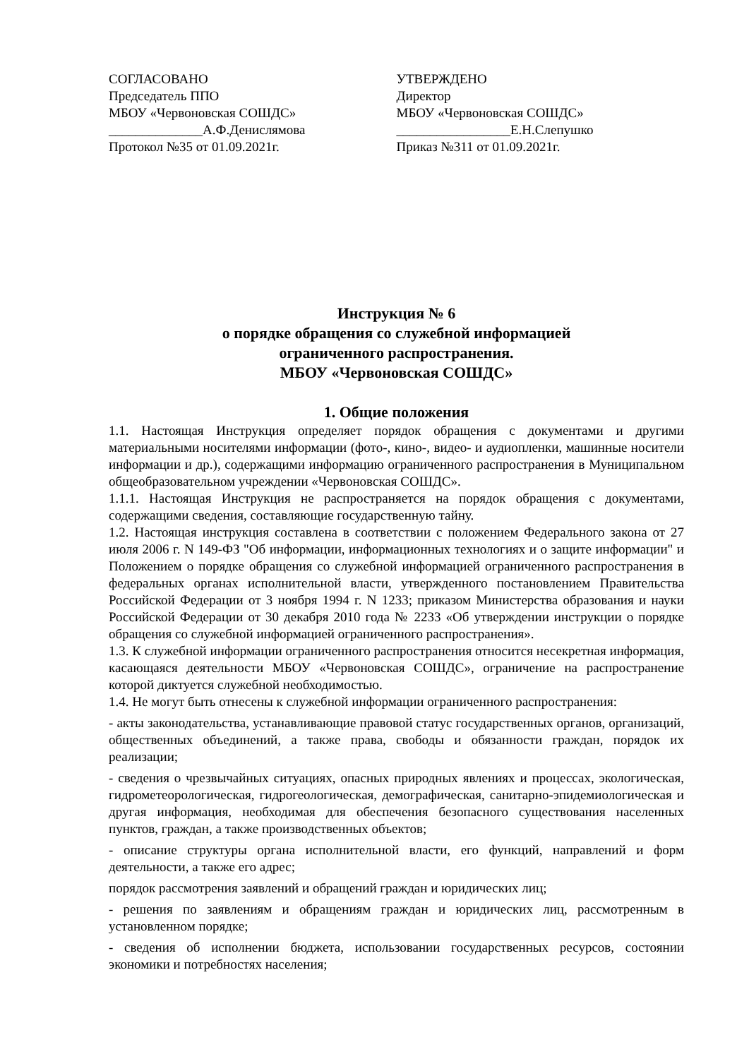СОГЛАСОВАНО
Председатель ППО
МБОУ «Червоновская СОШДС»
______________А.Ф.Денислямова
Протокол №35 от 01.09.2021г.
УТВЕРЖДЕНО
Директор
МБОУ «Червоновская СОШДС»
_________________Е.Н.Слепушко
Приказ №311 от 01.09.2021г.
Инструкция № 6
о порядке обращения со служебной информацией
ограниченного распространения.
МБОУ «Червоновская СОШДС»
1. Общие положения
1.1. Настоящая Инструкция определяет порядок обращения с документами и другими материальными носителями информации (фото-, кино-, видео- и аудиопленки, машинные носители информации и др.), содержащими информацию ограниченного распространения в Муниципальном общеобразовательном учреждении «Червоновская СОШДС».
1.1.1. Настоящая Инструкция не распространяется на порядок обращения с документами, содержащими сведения, составляющие государственную тайну.
1.2. Настоящая инструкция составлена в соответствии с положением Федерального закона от 27 июля 2006 г. N 149-ФЗ "Об информации, информационных технологиях и о защите информации" и Положением о порядке обращения со служебной информацией ограниченного распространения в федеральных органах исполнительной власти, утвержденного постановлением Правительства Российской Федерации от 3 ноября 1994 г. N 1233; приказом Министерства образования и науки Российской Федерации от 30 декабря 2010 года № 2233 «Об утверждении инструкции о порядке обращения со служебной информацией ограниченного распространения».
1.3. К служебной информации ограниченного распространения относится несекретная информация, касающаяся деятельности МБОУ «Червоновская СОШДС», ограничение на распространение которой диктуется служебной необходимостью.
1.4. Не могут быть отнесены к служебной информации ограниченного распространения:
- акты законодательства, устанавливающие правовой статус государственных органов, организаций, общественных объединений, а также права, свободы и обязанности граждан, порядок их реализации;
- сведения о чрезвычайных ситуациях, опасных природных явлениях и процессах, экологическая, гидрометеорологическая, гидрогеологическая, демографическая, санитарно-эпидемиологическая и другая информация, необходимая для обеспечения безопасного существования населенных пунктов, граждан, а также производственных объектов;
- описание структуры органа исполнительной власти, его функций, направлений и форм деятельности, а также его адрес;
порядок рассмотрения заявлений и обращений граждан и юридических лиц;
- решения по заявлениям и обращениям граждан и юридических лиц, рассмотренным в установленном порядке;
- сведения об исполнении бюджета, использовании государственных ресурсов, состоянии экономики и потребностях населения;